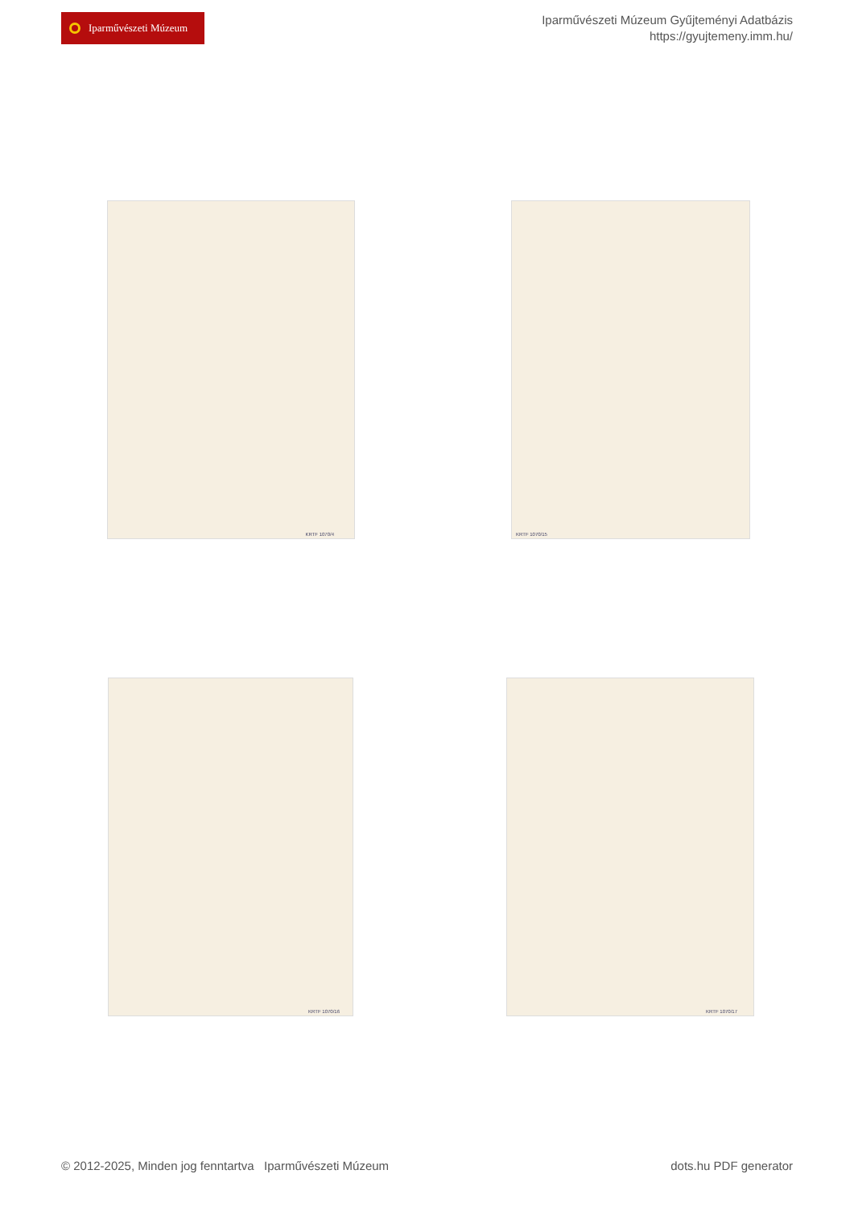Iparművészeti Múzeum
Iparművészeti Múzeum Gyűjteményi Adatbázis
https://gyujtemeny.imm.hu/
KRTF 1070/4 KRTF 1070/15
KRTF 1070/16 KRTF 1070/17
© 2012-2025, Minden jog fenntartva Iparművészeti Múzeum
dots.hu PDF generator